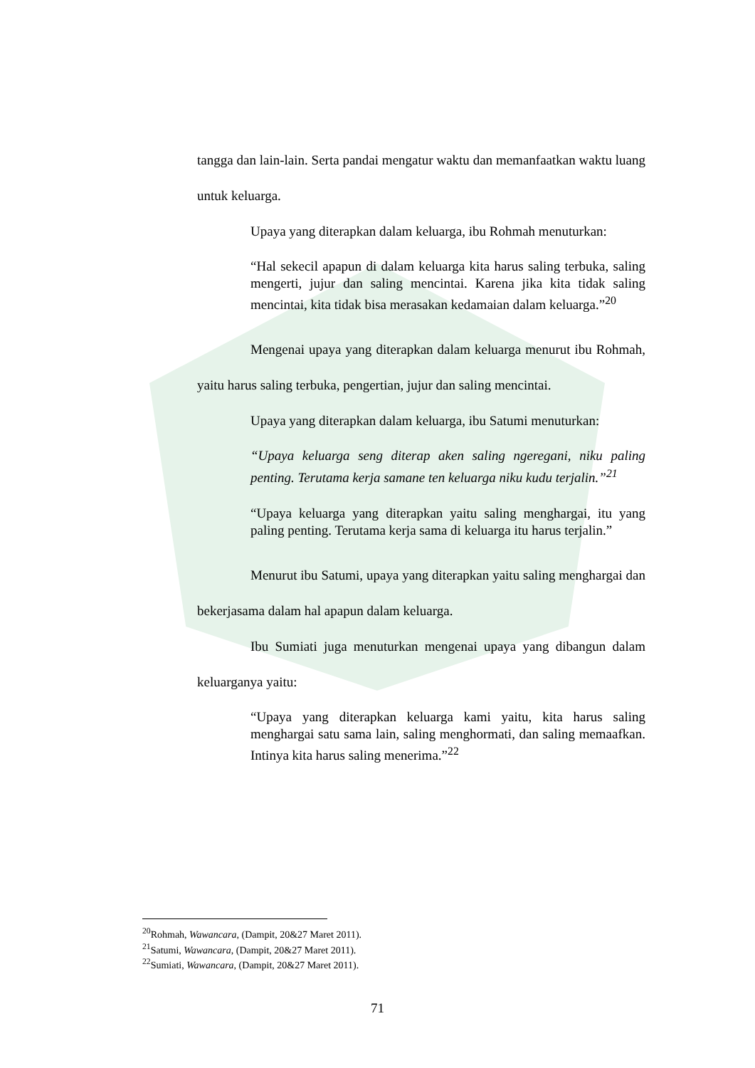tangga dan lain-lain. Serta pandai mengatur waktu dan memanfaatkan waktu luang untuk keluarga.
Upaya yang diterapkan dalam keluarga, ibu Rohmah menuturkan:
“Hal sekecil apapun di dalam keluarga kita harus saling terbuka, saling mengerti, jujur dan saling mencintai. Karena jika kita tidak saling mencintai, kita tidak bisa merasakan kedamaian dalam keluarga.”<sup>20</sup>
Mengenai upaya yang diterapkan dalam keluarga menurut ibu Rohmah, yaitu harus saling terbuka, pengertian, jujur dan saling mencintai.
Upaya yang diterapkan dalam keluarga, ibu Satumi menuturkan:
“Upaya keluarga seng diterap aken saling ngeregani, niku paling penting. Terutama kerja samane ten keluarga niku kudu terjalin.”<sup>21</sup>
“Upaya keluarga yang diterapkan yaitu saling menghargai, itu yang paling penting. Terutama kerja sama di keluarga itu harus terjalin.”
Menurut ibu Satumi, upaya yang diterapkan yaitu saling menghargai dan bekerjasama dalam hal apapun dalam keluarga.
Ibu Sumiati juga menuturkan mengenai upaya yang dibangun dalam keluarganya yaitu:
“Upaya yang diterapkan keluarga kami yaitu, kita harus saling menghargai satu sama lain, saling menghormati, dan saling memaafkan. Intinya kita harus saling menerima.”<sup>22</sup>
<sup>20</sup> Rohmah, Wawancara, (Dampit, 20&27 Maret 2011).
<sup>21</sup> Satumi, Wawancara, (Dampit, 20&27 Maret 2011).
<sup>22</sup> Sumiati, Wawancara, (Dampit, 20&27 Maret 2011).
71